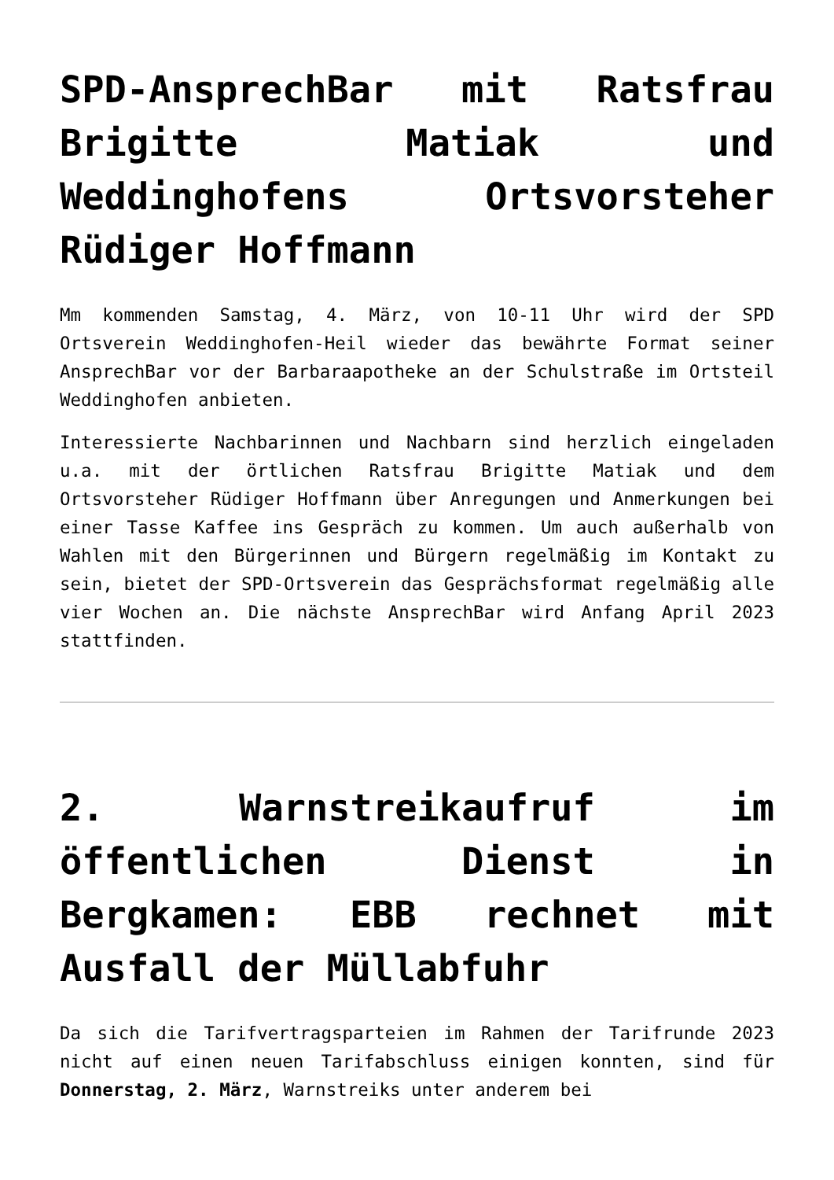SPD-AnsprechBar mit Ratsfrau Brigitte Matiak und Weddinghofens Ortsvorsteher Rüdiger Hoffmann
Mm kommenden Samstag, 4. März, von 10-11 Uhr wird der SPD Ortsverein Weddinghofen-Heil wieder das bewährte Format seiner AnsprechBar vor der Barbaraapotheke an der Schulstraße im Ortsteil Weddinghofen anbieten.
Interessierte Nachbarinnen und Nachbarn sind herzlich eingeladen u.a. mit der örtlichen Ratsfrau Brigitte Matiak und dem Ortsvorsteher Rüdiger Hoffmann über Anregungen und Anmerkungen bei einer Tasse Kaffee ins Gespräch zu kommen. Um auch außerhalb von Wahlen mit den Bürgerinnen und Bürgern regelmäßig im Kontakt zu sein, bietet der SPD-Ortsverein das Gesprächsformat regelmäßig alle vier Wochen an. Die nächste AnsprechBar wird Anfang April 2023 stattfinden.
2. Warnstreikaufruf im öffentlichen Dienst in Bergkamen: EBB rechnet mit Ausfall der Müllabfuhr
Da sich die Tarifvertragsparteien im Rahmen der Tarifrunde 2023 nicht auf einen neuen Tarifabschluss einigen konnten, sind für Donnerstag, 2. März, Warnstreiks unter anderem bei